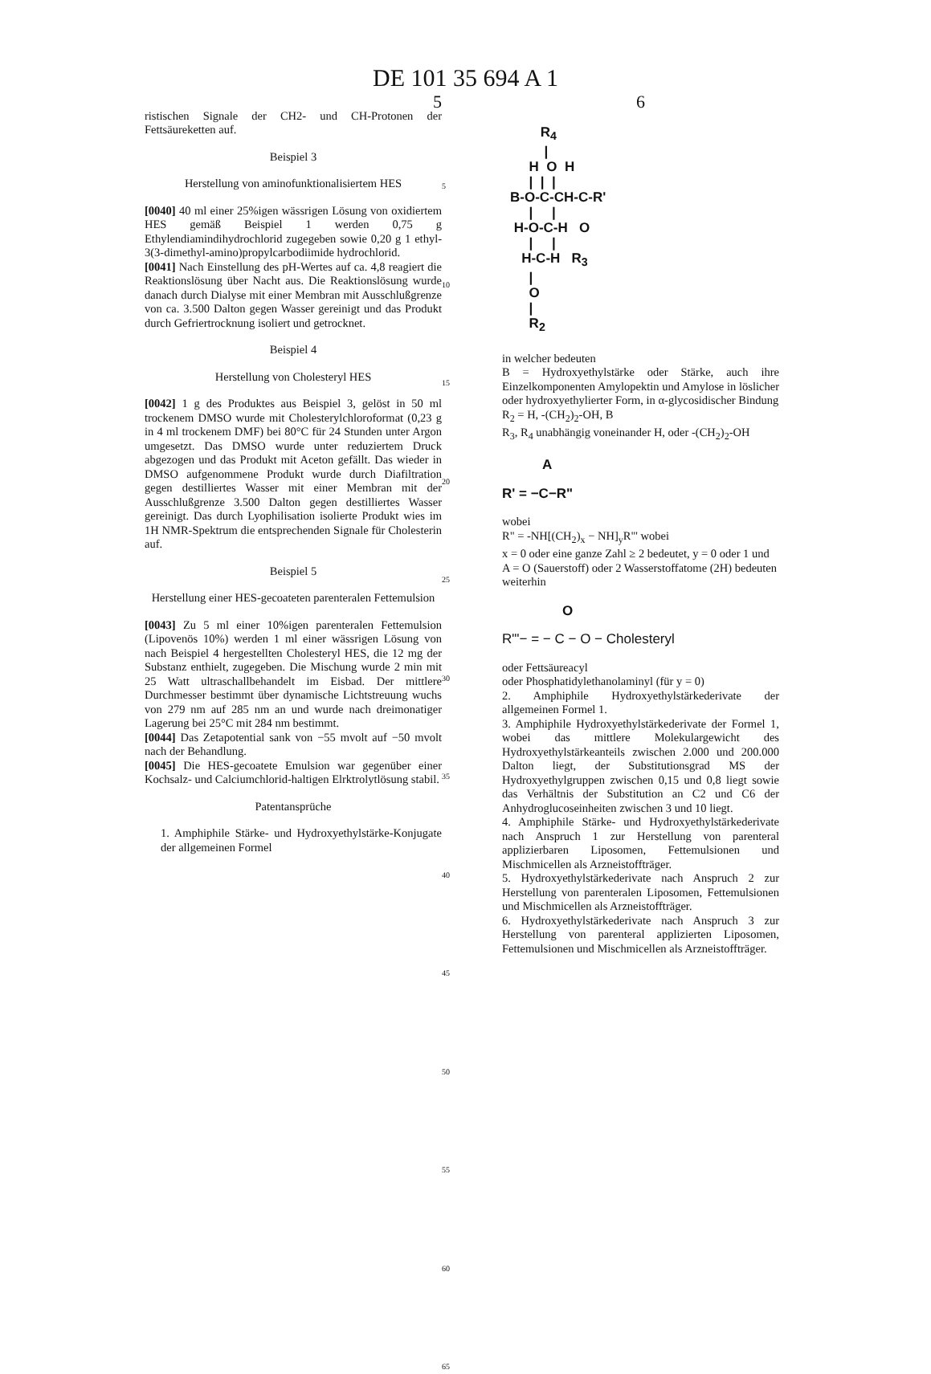DE 101 35 694 A 1
5
ristischen Signale der CH2- und CH-Protonen der Fettsäureketten auf.
Beispiel 3
Herstellung von aminofunktionalisiertem HES
[0040] 40 ml einer 25%igen wässrigen Lösung von oxidiertem HES gemäß Beispiel 1 werden 0,75 g Ethylendiamindihydrochlorid zugegeben sowie 0,20 g 1 ethyl-3(3-dimethyl-amino)propylcarbodiimide hydrochlorid.
[0041] Nach Einstellung des pH-Wertes auf ca. 4,8 reagiert die Reaktionslösung über Nacht aus. Die Reaktionslösung wurde danach durch Dialyse mit einer Membran mit Ausschlußgrenze von ca. 3.500 Dalton gegen Wasser gereinigt und das Produkt durch Gefriertrocknung isoliert und getrocknet.
Beispiel 4
Herstellung von Cholesteryl HES
[0042] 1 g des Produktes aus Beispiel 3, gelöst in 50 ml trockenem DMSO wurde mit Cholesterylchloroformat (0,23 g in 4 ml trockenem DMF) bei 80°C für 24 Stunden unter Argon umgesetzt. Das DMSO wurde unter reduziertem Druck abgezogen und das Produkt mit Aceton gefällt. Das wieder in DMSO aufgenommene Produkt wurde durch Diafiltration gegen destilliertes Wasser mit einer Membran mit der Ausschlußgrenze 3.500 Dalton gegen destilliertes Wasser gereinigt. Das durch Lyophilisation isolierte Produkt wies im 1H NMR-Spektrum die entsprechenden Signale für Cholesterin auf.
Beispiel 5
Herstellung einer HES-gecoateten parenteralen Fettemulsion
[0043] Zu 5 ml einer 10%igen parenteralen Fettemulsion (Lipovenös 10%) werden 1 ml einer wässrigen Lösung von nach Beispiel 4 hergestellten Cholesteryl HES, die 12 mg der Substanz enthielt, zugegeben. Die Mischung wurde 2 min mit 25 Watt ultraschallbehandelt im Eisbad. Der mittlere Durchmesser bestimmt über dynamische Lichtstreuung wuchs von 279 nm auf 285 nm an und wurde nach dreimonatiger Lagerung bei 25°C mit 284 nm bestimmt.
[0044] Das Zetapotential sank von −55 mvolt auf −50 mvolt nach der Behandlung.
[0045] Die HES-gecoatete Emulsion war gegenüber einer Kochsalz- und Calciumchlorid-haltigen Elrktrolytlösung stabil.
Patentansprüche
1. Amphiphile Stärke- und Hydroxyethylstärke-Konjugate der allgemeinen Formel
5
10
15
20
25
30
35
40
45
50
55
60
65
6
R<sub>4</sub> | H O H | | | B-O-C-CH-C-R' | | H-O-C-H O | | H-C-H R<sub>3</sub> | O | R<sub>2</sub>
in welcher bedeuten
B = Hydroxyethylstärke oder Stärke, auch ihre Einzelkomponenten Amylopektin und Amylose in löslicher oder hydroxyethylierter Form, in α-glycosidischer Bindung
R<sub>2</sub> = H, -(CH<sub>2</sub>)<sub>2</sub>-OH, B
R<sub>3</sub>, R<sub>4</sub> unabhängig voneinander H, oder -(CH<sub>2</sub>)<sub>2</sub>-OH
A
R' = −C−R"
wobei
R" = -NH[(CH<sub>2</sub>)<sub>x</sub> − NH]<sub>y</sub>R"' wobei
x = 0 oder eine ganze Zahl ≥ 2 bedeutet, y = 0 oder 1 und
A = O (Sauerstoff) oder 2 Wasserstoffatome (2H) bedeuten
weiterhin
O
R"'− = − C − O − Cholesteryl
oder Fettsäureacyl
oder Phosphatidylethanolaminyl (für y = 0)
2. Amphiphile Hydroxyethylstärkederivate der allgemeinen Formel 1.
3. Amphiphile Hydroxyethylstärkederivate der Formel 1, wobei das mittlere Molekulargewicht des Hydroxyethylstärkeanteils zwischen 2.000 und 200.000 Dalton liegt, der Substitutionsgrad MS der Hydroxyethylgruppen zwischen 0,15 und 0,8 liegt sowie das Verhältnis der Substitution an C2 und C6 der Anhydroglucoseinheiten zwischen 3 und 10 liegt.
4. Amphiphile Stärke- und Hydroxyethylstärkederivate nach Anspruch 1 zur Herstellung von parenteral applizierbaren Liposomen, Fettemulsionen und Mischmicellen als Arzneistoffträger.
5. Hydroxyethylstärkederivate nach Anspruch 2 zur Herstellung von parenteralen Liposomen, Fettemulsionen und Mischmicellen als Arzneistoffträger.
6. Hydroxyethylstärkederivate nach Anspruch 3 zur Herstellung von parenteral applizierten Liposomen, Fettemulsionen und Mischmicellen als Arzneistoffträger.